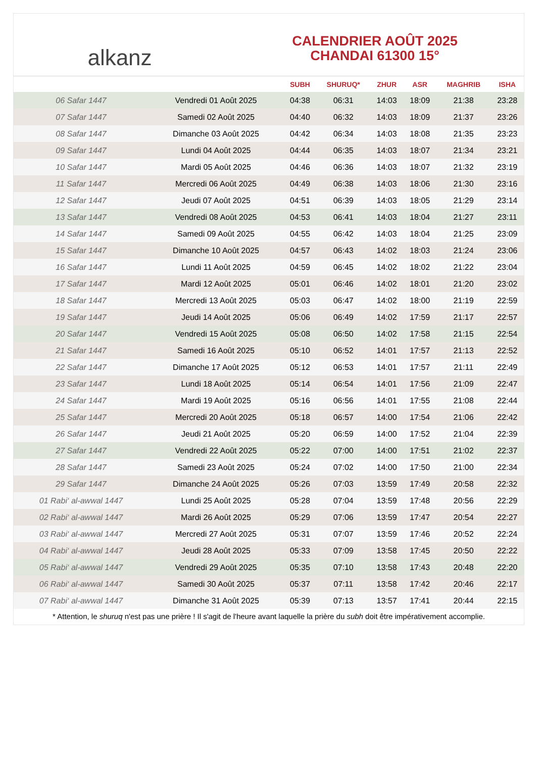alkanz
CALENDRIER AOÛT 2025
CHANDAI 61300 15°
| | | SUBH | SHURUQ* | ZHUR | ASR | MAGHRIB | ISHA |
| --- | --- | --- | --- | --- | --- | --- | --- |
| 06 Safar 1447 | Vendredi 01 Août 2025 | 04:38 | 06:31 | 14:03 | 18:09 | 21:38 | 23:28 |
| 07 Safar 1447 | Samedi 02 Août 2025 | 04:40 | 06:32 | 14:03 | 18:09 | 21:37 | 23:26 |
| 08 Safar 1447 | Dimanche 03 Août 2025 | 04:42 | 06:34 | 14:03 | 18:08 | 21:35 | 23:23 |
| 09 Safar 1447 | Lundi 04 Août 2025 | 04:44 | 06:35 | 14:03 | 18:07 | 21:34 | 23:21 |
| 10 Safar 1447 | Mardi 05 Août 2025 | 04:46 | 06:36 | 14:03 | 18:07 | 21:32 | 23:19 |
| 11 Safar 1447 | Mercredi 06 Août 2025 | 04:49 | 06:38 | 14:03 | 18:06 | 21:30 | 23:16 |
| 12 Safar 1447 | Jeudi 07 Août 2025 | 04:51 | 06:39 | 14:03 | 18:05 | 21:29 | 23:14 |
| 13 Safar 1447 | Vendredi 08 Août 2025 | 04:53 | 06:41 | 14:03 | 18:04 | 21:27 | 23:11 |
| 14 Safar 1447 | Samedi 09 Août 2025 | 04:55 | 06:42 | 14:03 | 18:04 | 21:25 | 23:09 |
| 15 Safar 1447 | Dimanche 10 Août 2025 | 04:57 | 06:43 | 14:02 | 18:03 | 21:24 | 23:06 |
| 16 Safar 1447 | Lundi 11 Août 2025 | 04:59 | 06:45 | 14:02 | 18:02 | 21:22 | 23:04 |
| 17 Safar 1447 | Mardi 12 Août 2025 | 05:01 | 06:46 | 14:02 | 18:01 | 21:20 | 23:02 |
| 18 Safar 1447 | Mercredi 13 Août 2025 | 05:03 | 06:47 | 14:02 | 18:00 | 21:19 | 22:59 |
| 19 Safar 1447 | Jeudi 14 Août 2025 | 05:06 | 06:49 | 14:02 | 17:59 | 21:17 | 22:57 |
| 20 Safar 1447 | Vendredi 15 Août 2025 | 05:08 | 06:50 | 14:02 | 17:58 | 21:15 | 22:54 |
| 21 Safar 1447 | Samedi 16 Août 2025 | 05:10 | 06:52 | 14:01 | 17:57 | 21:13 | 22:52 |
| 22 Safar 1447 | Dimanche 17 Août 2025 | 05:12 | 06:53 | 14:01 | 17:57 | 21:11 | 22:49 |
| 23 Safar 1447 | Lundi 18 Août 2025 | 05:14 | 06:54 | 14:01 | 17:56 | 21:09 | 22:47 |
| 24 Safar 1447 | Mardi 19 Août 2025 | 05:16 | 06:56 | 14:01 | 17:55 | 21:08 | 22:44 |
| 25 Safar 1447 | Mercredi 20 Août 2025 | 05:18 | 06:57 | 14:00 | 17:54 | 21:06 | 22:42 |
| 26 Safar 1447 | Jeudi 21 Août 2025 | 05:20 | 06:59 | 14:00 | 17:52 | 21:04 | 22:39 |
| 27 Safar 1447 | Vendredi 22 Août 2025 | 05:22 | 07:00 | 14:00 | 17:51 | 21:02 | 22:37 |
| 28 Safar 1447 | Samedi 23 Août 2025 | 05:24 | 07:02 | 14:00 | 17:50 | 21:00 | 22:34 |
| 29 Safar 1447 | Dimanche 24 Août 2025 | 05:26 | 07:03 | 13:59 | 17:49 | 20:58 | 22:32 |
| 01 Rabi‘ al-awwal 1447 | Lundi 25 Août 2025 | 05:28 | 07:04 | 13:59 | 17:48 | 20:56 | 22:29 |
| 02 Rabi‘ al-awwal 1447 | Mardi 26 Août 2025 | 05:29 | 07:06 | 13:59 | 17:47 | 20:54 | 22:27 |
| 03 Rabi‘ al-awwal 1447 | Mercredi 27 Août 2025 | 05:31 | 07:07 | 13:59 | 17:46 | 20:52 | 22:24 |
| 04 Rabi‘ al-awwal 1447 | Jeudi 28 Août 2025 | 05:33 | 07:09 | 13:58 | 17:45 | 20:50 | 22:22 |
| 05 Rabi‘ al-awwal 1447 | Vendredi 29 Août 2025 | 05:35 | 07:10 | 13:58 | 17:43 | 20:48 | 22:20 |
| 06 Rabi‘ al-awwal 1447 | Samedi 30 Août 2025 | 05:37 | 07:11 | 13:58 | 17:42 | 20:46 | 22:17 |
| 07 Rabi‘ al-awwal 1447 | Dimanche 31 Août 2025 | 05:39 | 07:13 | 13:57 | 17:41 | 20:44 | 22:15 |
* Attention, le shuruq n'est pas une prière ! Il s'agit de l'heure avant laquelle la prière du subh doit être impérativement accomplie.